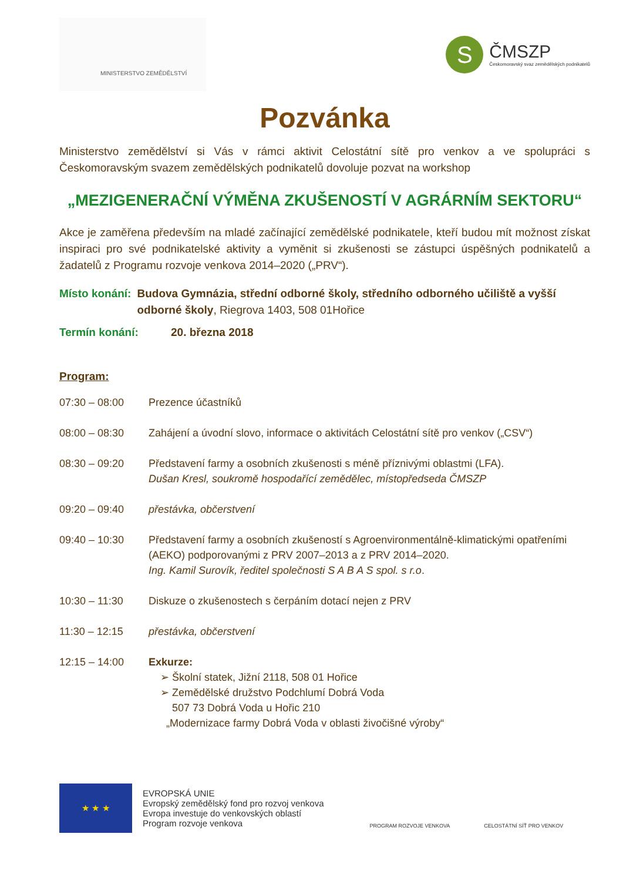MINISTERSTVO ZEMĚDĚLSTVÍ
S
ČMSZP
Českomoravský svaz zemědělských podnikatelů
Pozvánka
Ministerstvo zemědělství si Vás v rámci aktivit Celostátní sítě pro venkov a ve spolupráci s Českomoravským svazem zemědělských podnikatelů dovoluje pozvat na workshop
„MEZIGENERAČNÍ VÝMĚNA ZKUŠENOSTÍ V AGRÁRNÍM SEKTORU“
Akce je zaměřena především na mladé začínající zemědělské podnikatele, kteří budou mít možnost získat inspiraci pro své podnikatelské aktivity a vyměnit si zkušenosti se zástupci úspěšných podnikatelů a žadatelů z Programu rozvoje venkova 2014–2020 („PRV“).
Místo konání: Budova Gymnázia, střední odborné školy, středního odborného učiliště a vyšší odborné školy, Riegrova 1403, 508 01Hořice
Termín konání: 20. března 2018
Program:
07:30 – 08:00 Prezence účastníků
08:00 – 08:30 Zahájení a úvodní slovo, informace o aktivitách Celostátní sítě pro venkov („CSV“)
08:30 – 09:20 Představení farmy a osobních zkušenosti s méně příznivými oblastmi (LFA).
Dušan Kresl, soukromě hospodařící zemědělec, místopředseda ČMSZP
09:20 – 09:40 přestávka, občerstvení
09:40 – 10:30 Představení farmy a osobních zkušeností s Agroenvironmentálně-klimatickými opatřeními (AEKO) podporovanými z PRV 2007–2013 a z PRV 2014–2020.
Ing. Kamil Surovík, ředitel společnosti S A B A S spol. s r.o.
10:30 – 11:30 Diskuze o zkušenostech s čerpáním dotací nejen z PRV
11:30 – 12:15 přestávka, občerstvení
12:15 – 14:00 Exkurze:
➢ Školní statek, Jižní 2118, 508 01 Hořice
➢ Zemědělské družstvo Podchlumí Dobrá Voda
507 73 Dobrá Voda u Hořic 210
„Modernizace farmy Dobrá Voda v oblasti živočišné výroby“
★ ★ ★
EVROPSKÁ UNIE
Evropský zemědělský fond pro rozvoj venkova
Evropa investuje do venkovských oblastí
Program rozvoje venkova
PROGRAM ROZVOJE VENKOVA CELOSTÁTNÍ SÍŤ PRO VENKOV